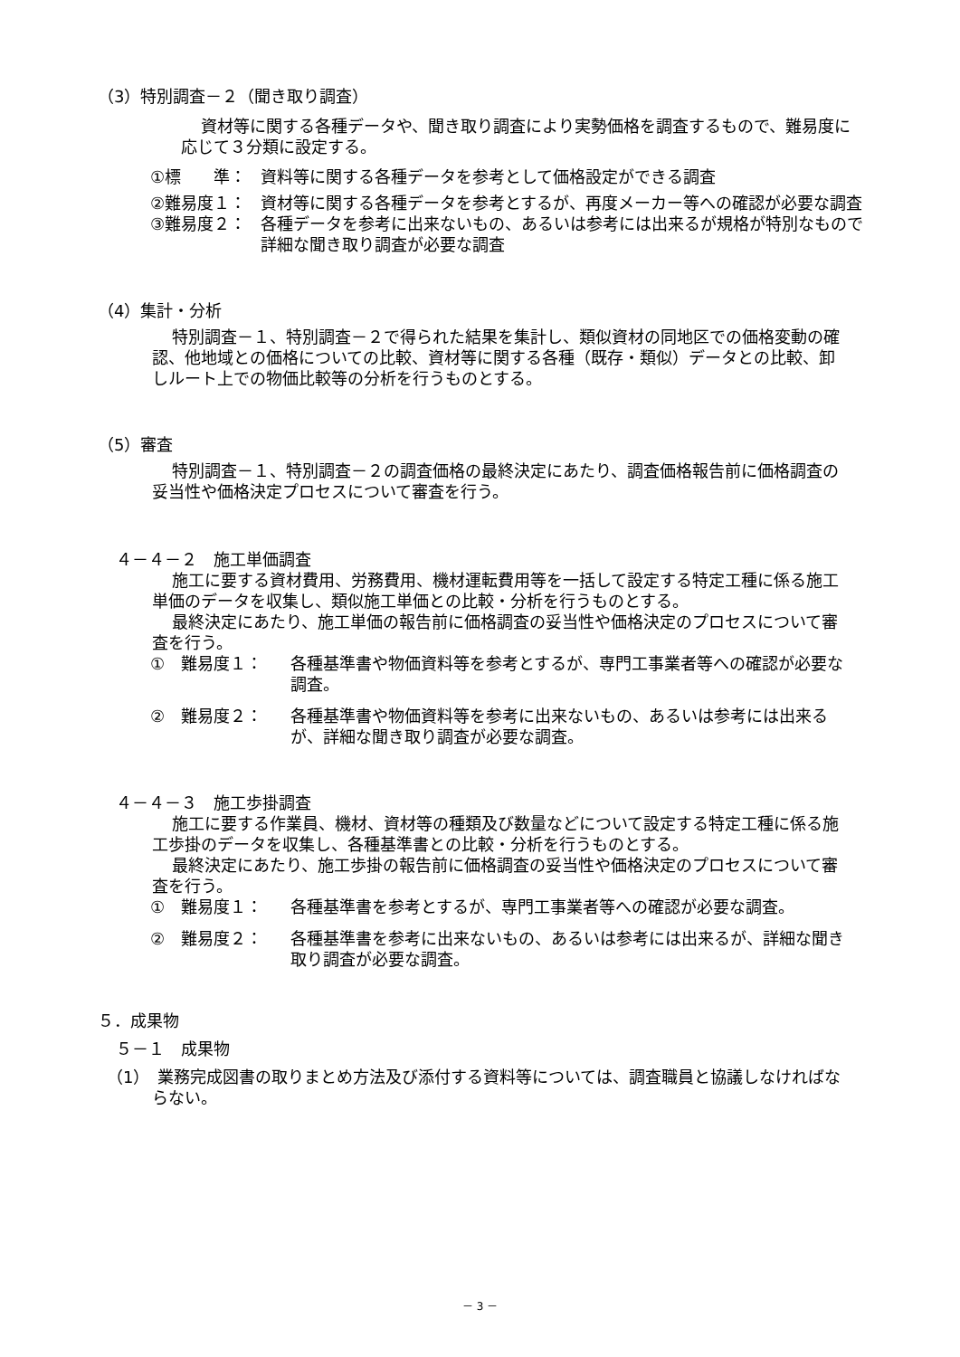（3）特別調査－２（聞き取り調査）
資材等に関する各種データや、聞き取り調査により実勢価格を調査するもので、難易度に応じて３分類に設定する。
①標　　準： 資料等に関する各種データを参考として価格設定ができる調査
②難易度１： 資材等に関する各種データを参考とするが、再度メーカー等への確認が必要な調査
③難易度２： 各種データを参考に出来ないもの、あるいは参考には出来るが規格が特別なもので詳細な聞き取り調査が必要な調査
（4）集計・分析
特別調査－１、特別調査－２で得られた結果を集計し、類似資材の同地区での価格変動の確認、他地域との価格についての比較、資材等に関する各種（既存・類似）データとの比較、卸しルート上での物価比較等の分析を行うものとする。
（5）審査
特別調査－１、特別調査－２の調査価格の最終決定にあたり、調査価格報告前に価格調査の妥当性や価格決定プロセスについて審査を行う。
４－４－２　施工単価調査
施工に要する資材費用、労務費用、機材運転費用等を一括して設定する特定工種に係る施工単価のデータを収集し、類似施工単価との比較・分析を行うものとする。
最終決定にあたり、施工単価の報告前に価格調査の妥当性や価格決定のプロセスについて審査を行う。
①　難易度１： 各種基準書や物価資料等を参考とするが、専門工事業者等への確認が必要な調査。
②　難易度２： 各種基準書や物価資料等を参考に出来ないもの、あるいは参考には出来るが、詳細な聞き取り調査が必要な調査。
４－４－３　施工歩掛調査
施工に要する作業員、機材、資材等の種類及び数量などについて設定する特定工種に係る施工歩掛のデータを収集し、各種基準書との比較・分析を行うものとする。
最終決定にあたり、施工歩掛の報告前に価格調査の妥当性や価格決定のプロセスについて審査を行う。
①　難易度１： 各種基準書を参考とするが、専門工事業者等への確認が必要な調査。
②　難易度２： 各種基準書を参考に出来ないもの、あるいは参考には出来るが、詳細な聞き取り調査が必要な調査。
５．成果物
５－１　成果物
（1）　業務完成図書の取りまとめ方法及び添付する資料等については、調査職員と協議しなければならない。
－ 3 －